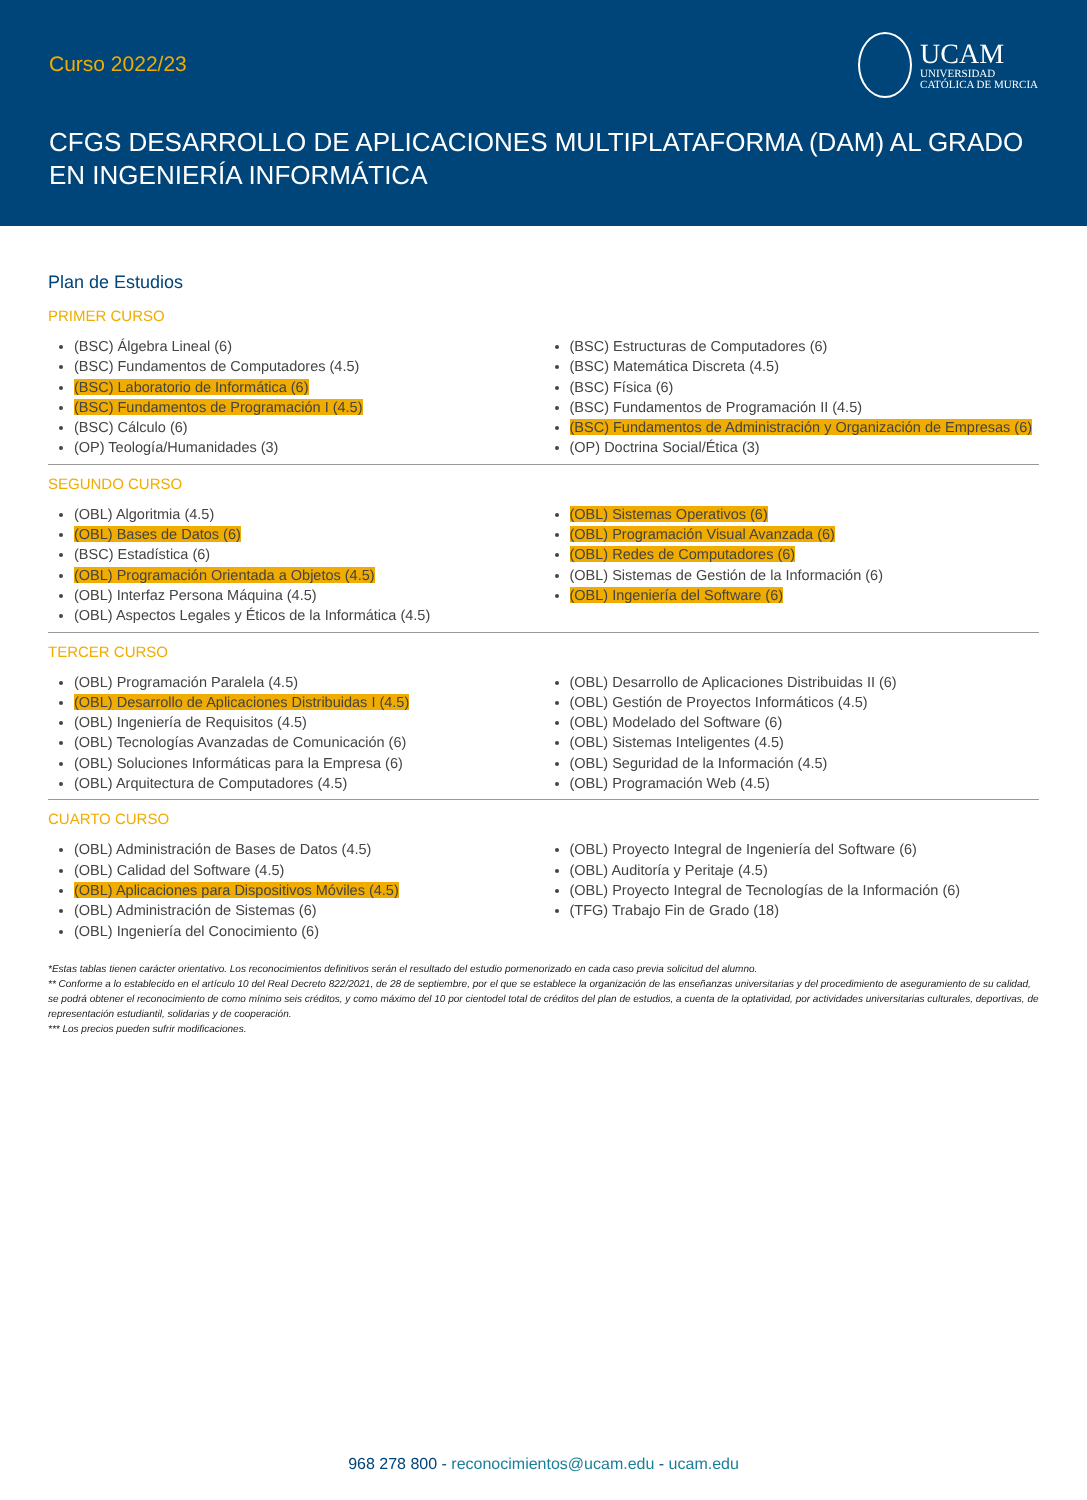Curso 2022/23
UCAM
UNIVERSIDAD
CATÓLICA DE MURCIA
CFGS DESARROLLO DE APLICACIONES MULTIPLATAFORMA (DAM) AL GRADO EN INGENIERÍA INFORMÁTICA
Plan de Estudios
PRIMER CURSO
(BSC) Álgebra Lineal (6)
(BSC) Fundamentos de Computadores (4.5)
(BSC) Laboratorio de Informática (6)
(BSC) Fundamentos de Programación I (4.5)
(BSC) Cálculo (6)
(OP) Teología/Humanidades (3)
(BSC) Estructuras de Computadores (6)
(BSC) Matemática Discreta (4.5)
(BSC) Física (6)
(BSC) Fundamentos de Programación II (4.5)
(BSC) Fundamentos de Administración y Organización de Empresas (6)
(OP) Doctrina Social/Ética (3)
SEGUNDO CURSO
(OBL) Algoritmia (4.5)
(OBL) Bases de Datos (6)
(BSC) Estadística (6)
(OBL) Programación Orientada a Objetos (4.5)
(OBL) Interfaz Persona Máquina (4.5)
(OBL) Aspectos Legales y Éticos de la Informática (4.5)
(OBL) Sistemas Operativos (6)
(OBL) Programación Visual Avanzada (6)
(OBL) Redes de Computadores (6)
(OBL) Sistemas de Gestión de la Información (6)
(OBL) Ingeniería del Software (6)
TERCER CURSO
(OBL) Programación Paralela (4.5)
(OBL) Desarrollo de Aplicaciones Distribuidas I (4.5)
(OBL) Ingeniería de Requisitos (4.5)
(OBL) Tecnologías Avanzadas de Comunicación (6)
(OBL) Soluciones Informáticas para la Empresa (6)
(OBL) Arquitectura de Computadores (4.5)
(OBL) Desarrollo de Aplicaciones Distribuidas II (6)
(OBL) Gestión de Proyectos Informáticos (4.5)
(OBL) Modelado del Software (6)
(OBL) Sistemas Inteligentes (4.5)
(OBL) Seguridad de la Información (4.5)
(OBL) Programación Web (4.5)
CUARTO CURSO
(OBL) Administración de Bases de Datos (4.5)
(OBL) Calidad del Software (4.5)
(OBL) Aplicaciones para Dispositivos Móviles (4.5)
(OBL) Administración de Sistemas (6)
(OBL) Ingeniería del Conocimiento (6)
(OBL) Proyecto Integral de Ingeniería del Software (6)
(OBL) Auditoría y Peritaje (4.5)
(OBL) Proyecto Integral de Tecnologías de la Información (6)
(TFG) Trabajo Fin de Grado (18)
*Estas tablas tienen carácter orientativo. Los reconocimientos definitivos serán el resultado del estudio pormenorizado en cada caso previa solicitud del alumno.
** Conforme a lo establecido en el artículo 10 del Real Decreto 822/2021, de 28 de septiembre, por el que se establece la organización de las enseñanzas universitarias y del procedimiento de aseguramiento de su calidad, se podrá obtener el reconocimiento de como mínimo seis créditos, y como máximo del 10 por cientodel total de créditos del plan de estudios, a cuenta de la optatividad, por actividades universitarias culturales, deportivas, de representación estudiantil, solidarias y de cooperación.
*** Los precios pueden sufrir modificaciones.
968 278 800 - reconocimientos@ucam.edu - ucam.edu